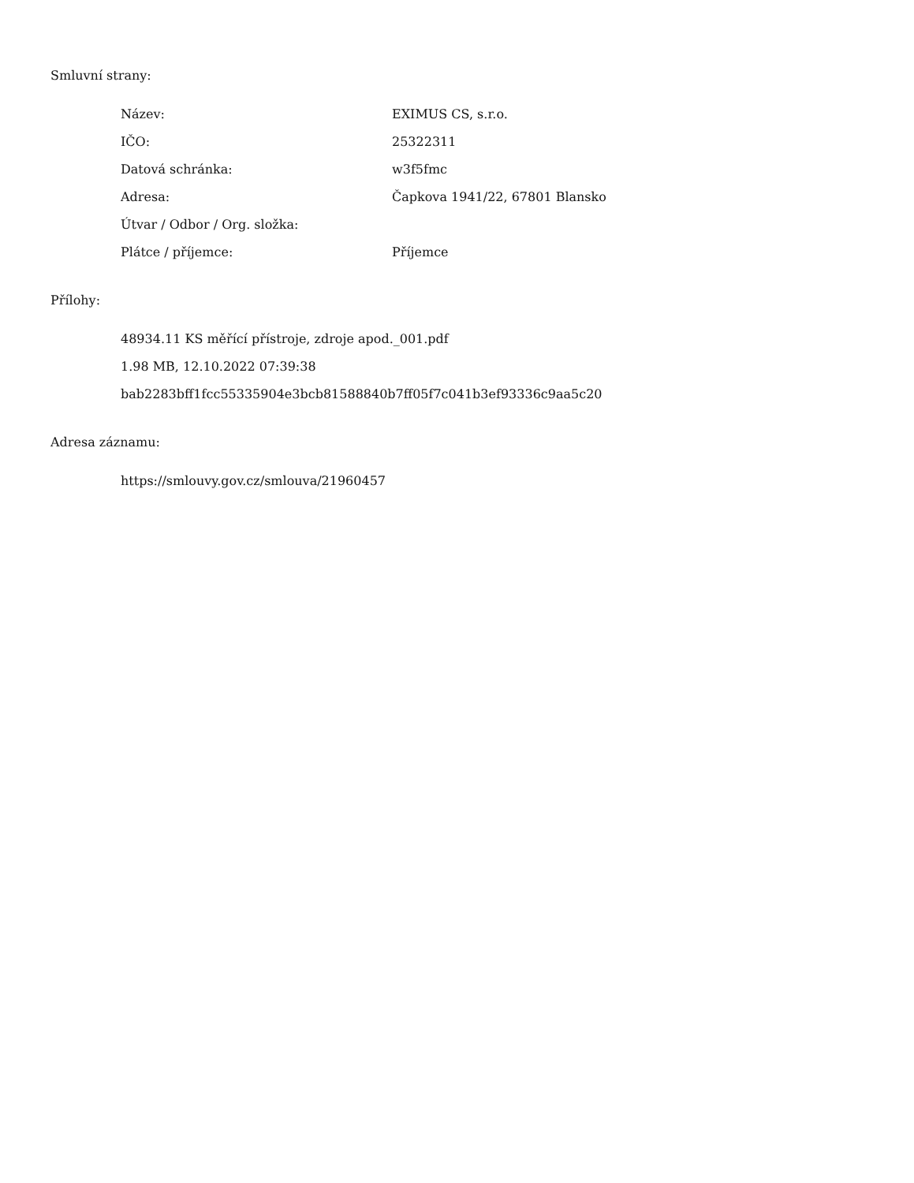Smluvní strany:
| Název: | EXIMUS CS, s.r.o. |
| IČO: | 25322311 |
| Datová schránka: | w3f5fmc |
| Adresa: | Čapkova 1941/22, 67801 Blansko |
| Útvar / Odbor / Org. složka: | |
| Plátce / příjemce: | Příjemce |
Přílohy:
48934.11 KS měřící přístroje, zdroje apod._001.pdf
1.98 MB, 12.10.2022 07:39:38
bab2283bff1fcc55335904e3bcb81588840b7ff05f7c041b3ef93336c9aa5c20
Adresa záznamu:
https://smlouvy.gov.cz/smlouva/21960457